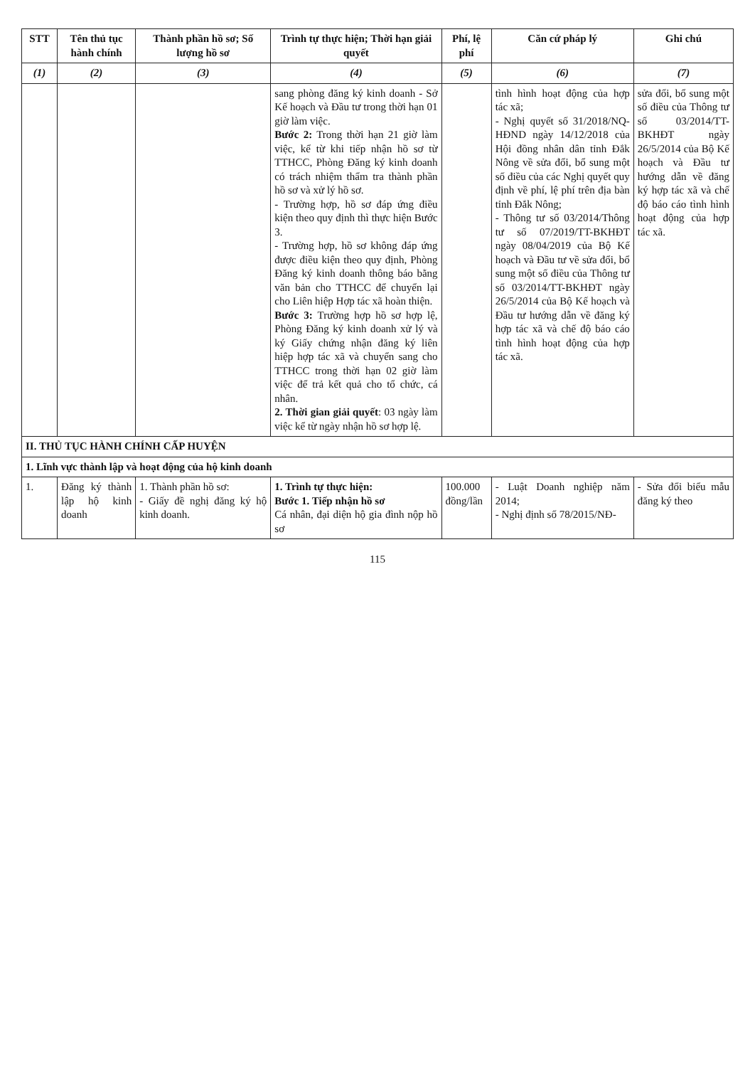| STT | Tên thủ tục hành chính | Thành phần hồ sơ; Số lượng hồ sơ | Trình tự thực hiện; Thời hạn giải quyết | Phí, lệ phí | Căn cứ pháp lý | Ghi chú |
| --- | --- | --- | --- | --- | --- | --- |
| (1) | (2) | (3) | (4) | (5) | (6) | (7) |
| | | | sang phòng đăng ký kinh doanh - Sở Kế hoạch và Đầu tư trong thời hạn 01 giờ làm việc. Bước 2: Trong thời hạn 21 giờ làm việc, kể từ khi tiếp nhận hồ sơ từ TTHCC, Phòng Đăng ký kinh doanh có trách nhiệm thẩm tra thành phần hồ sơ và xử lý hồ sơ. - Trường hợp, hồ sơ đáp ứng điều kiện theo quy định thì thực hiện Bước 3. - Trường hợp, hồ sơ không đáp ứng được điều kiện theo quy định, Phòng Đăng ký kinh doanh thông báo bằng văn bản cho TTHCC để chuyển lại cho Liên hiệp Hợp tác xã hoàn thiện. Bước 3: Trường hợp hồ sơ hợp lệ, Phòng Đăng ký kinh doanh xử lý và ký Giấy chứng nhận đăng ký liên hiệp hợp tác xã và chuyển sang cho TTHCC trong thời hạn 02 giờ làm việc để trả kết quả cho tổ chức, cá nhân. 2. Thời gian giải quyết : 03 ngày làm việc kể từ ngày nhận hồ sơ hợp lệ. | | tình hình hoạt động của hợp tác xã; - Nghị quyết số 31/2018/NQ-HĐND ngày 14/12/2018 của Hội đồng nhân dân tỉnh Đắk Nông về sửa đổi, bổ sung một số điều của các Nghị quyết quy định về phí, lệ phí trên địa bàn tỉnh Đắk Nông; - Thông tư số 03/2014/Thông tư số 07/2019/TT-BKHĐT ngày 08/04/2019 của Bộ Kế hoạch và Đầu tư về sửa đổi, bổ sung một số điều của Thông tư số 03/2014/TT-BKHĐT ngày 26/5/2014 của Bộ Kế hoạch và Đầu tư hướng dẫn về đăng ký hợp tác xã và chế độ báo cáo tình hình hoạt động của hợp tác xã. | sửa đổi, bổ sung một số điều của Thông tư số 03/2014/TT-BKHĐT ngày 26/5/2014 của Bộ Kế hoạch và Đầu tư hướng dẫn về đăng ký hợp tác xã và chế độ báo cáo tình hình hoạt động của hợp tác xã. |
| II. THỦ TỤC HÀNH CHÍNH CẤP HUYỆN | | | | | | |
| 1. Lĩnh vực thành lập và hoạt động của hộ kinh doanh | | | | | | |
| 1. | Đăng ký thành lập hộ kinh doanh | 1. Thành phần hồ sơ: - Giấy đề nghị đăng ký hộ kinh doanh. | 1. Trình tự thực hiện: Bước 1. Tiếp nhận hồ sơ Cá nhân, đại diện hộ gia đình nộp hồ sơ | 100.000 đồng/lần | - Luật Doanh nghiệp năm 2014; - Nghị định số 78/2015/NĐ- | - Sửa đổi biểu mẫu đăng ký theo |
115